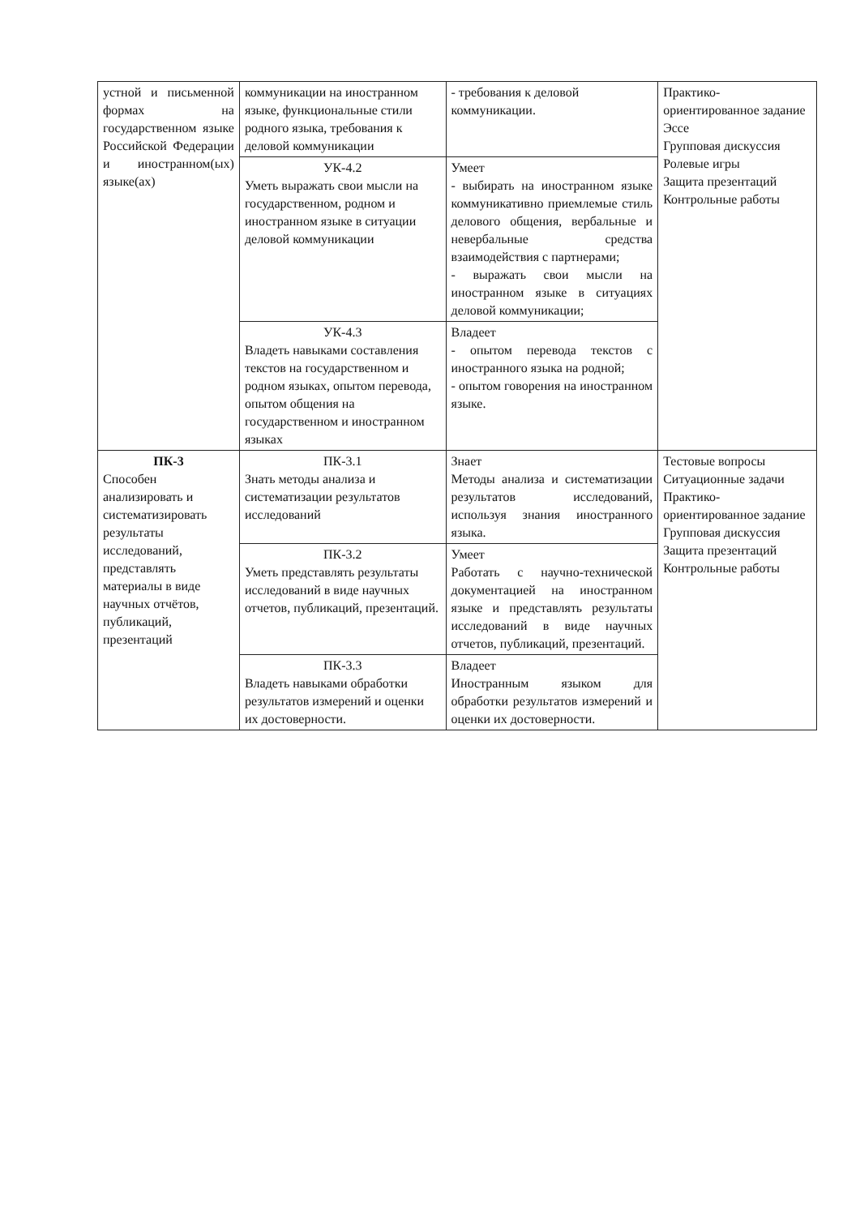| устной и письменной формах на государственном языке Российской Федерации и иностранном(ых) языке(ах) | коммуникации на иностранном языке, функциональные стили родного языка, требования к деловой коммуникации | - требования к деловой коммуникации. | Практико-ориентированное задание Эссе Групповая дискуссия Ролевые игры Защита презентаций Контрольные работы |
| | УК-4.2 Уметь выражать свои мысли на государственном, родном и иностранном языке в ситуации деловой коммуникации | Умеет - выбирать на иностранном языке коммуникативно приемлемые стиль делового общения, вербальные и невербальные средства взаимодействия с партнерами; - выражать свои мысли на иностранном языке в ситуациях деловой коммуникации; | |
| | УК-4.3 Владеть навыками составления текстов на государственном и родном языках, опытом перевода, опытом общения на государственном и иностранном языках | Владеет - опытом перевода текстов с иностранного языка на родной; - опытом говорения на иностранном языке. | |
| ПК-3 Способен анализировать и систематизировать результаты исследований, представлять материалы в виде научных отчётов, публикаций, презентаций | ПК-3.1 Знать методы анализа и систематизации результатов исследований | Знает Методы анализа и систематизации результатов исследований, используя знания иностранного языка. | Тестовые вопросы Ситуационные задачи Практико-ориентированное задание Групповая дискуссия Защита презентаций Контрольные работы |
| | ПК-3.2 Уметь представлять результаты исследований в виде научных отчетов, публикаций, презентаций. | Умеет Работать с научно-технической документацией на иностранном языке и представлять результаты исследований в виде научных отчетов, публикаций, презентаций. | |
| | ПК-3.3 Владеть навыками обработки результатов измерений и оценки их достоверности. | Владеет Иностранным языком для обработки результатов измерений и оценки их достоверности. | |